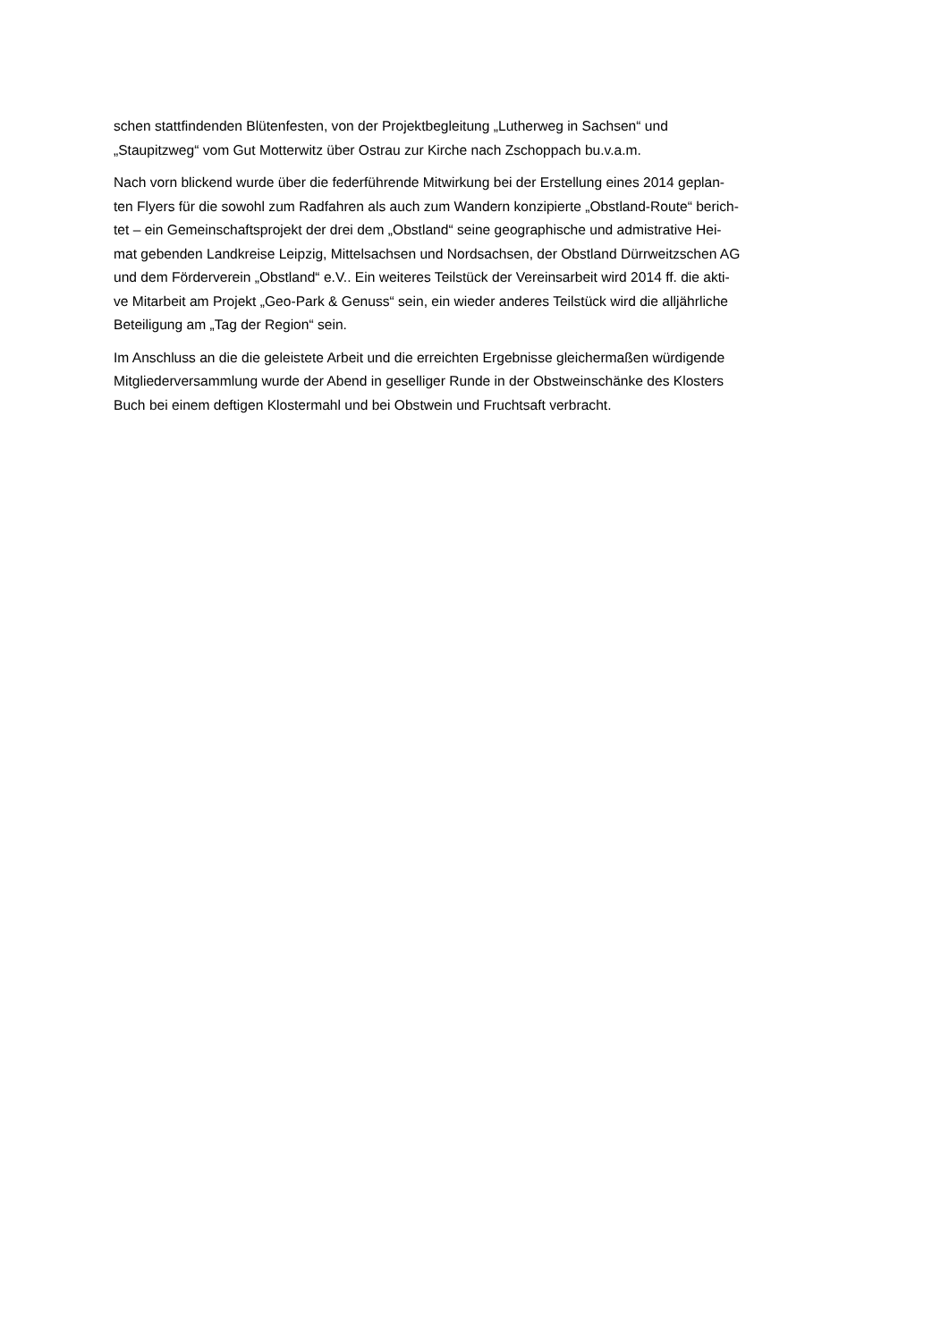schen stattfindenden Blütenfesten, von der Projektbegleitung „Lutherweg in Sachsen“ und
„Staupitzweg“ vom Gut Motterwitz über Ostrau zur Kirche nach Zschoppach bu.v.a.m.
Nach vorn blickend wurde über die federführende Mitwirkung bei der Erstellung eines 2014 geplan-
ten Flyers für die sowohl zum Radfahren als auch zum Wandern konzipierte „Obstland-Route“ berich-
tet – ein Gemeinschaftsprojekt der drei dem „Obstland“ seine geographische und admistrative Hei-
mat gebenden Landkreise Leipzig, Mittelsachsen und Nordsachsen, der Obstland Dürrweitzschen AG
und dem Förderverein „Obstland“ e.V.. Ein weiteres Teilstück der Vereinsarbeit wird 2014 ff. die akti-
ve Mitarbeit am Projekt „Geo-Park & Genuss“ sein, ein wieder anderes Teilstück wird die alljährliche
Beteiligung am „Tag der Region“ sein.
Im Anschluss an die die geleistete Arbeit und die erreichten Ergebnisse gleichermaßen würdigende
Mitgliederversammlung wurde der Abend in geselliger Runde in der Obstweinschänke des Klosters
Buch bei einem deftigen Klostermahl und bei Obstwein und Fruchtsaft verbracht.